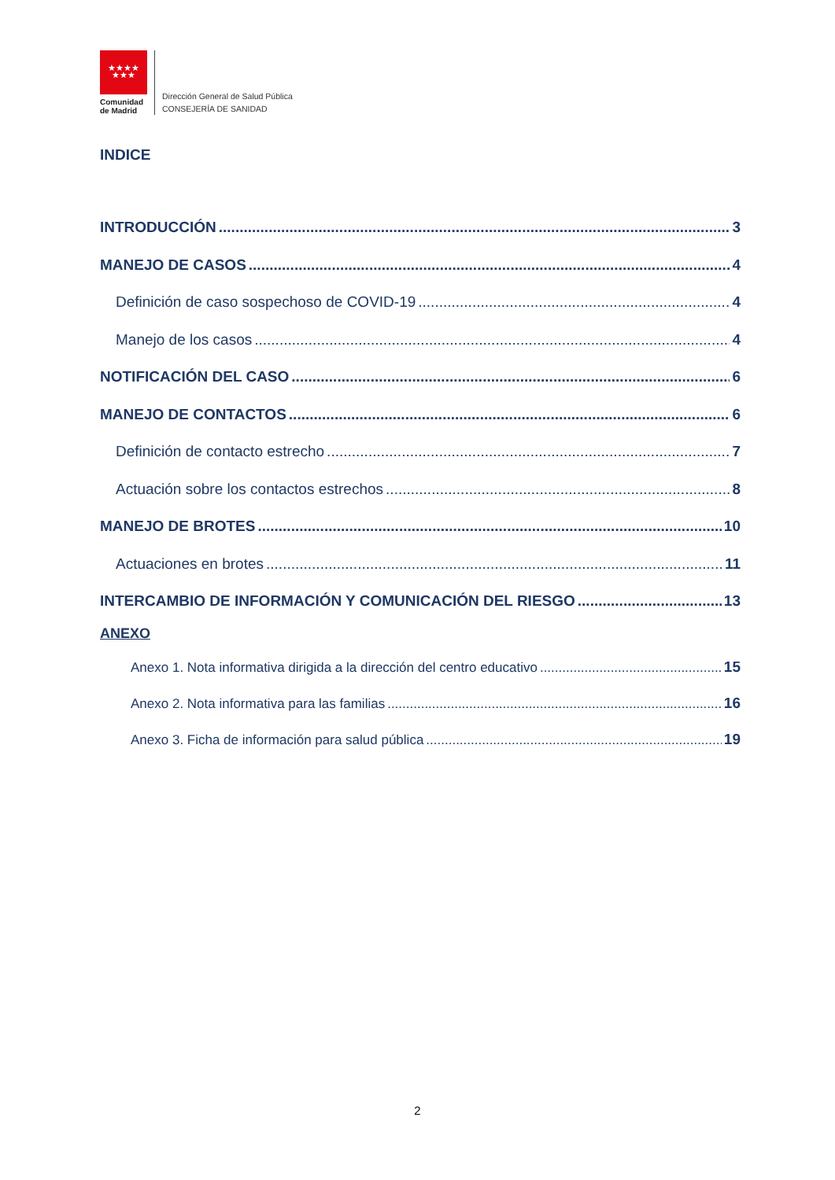★★★★
★★★
Comunidad
de Madrid
Dirección General de Salud Pública
CONSEJERÍA DE SANIDAD
INDICE
INTRODUCCIÓN 3
MANEJO DE CASOS 4
Definición de caso sospechoso de COVID-19 4
Manejo de los casos 4
NOTIFICACIÓN DEL CASO 6
MANEJO DE CONTACTOS 6
Definición de contacto estrecho 7
Actuación sobre los contactos estrechos 8
MANEJO DE BROTES 10
Actuaciones en brotes 11
INTERCAMBIO DE INFORMACIÓN Y COMUNICACIÓN DEL RIESGO 13
ANEXO
Anexo 1. Nota informativa dirigida a la dirección del centro educativo 15
Anexo 2. Nota informativa para las familias 16
Anexo 3. Ficha de información para salud pública 19
2